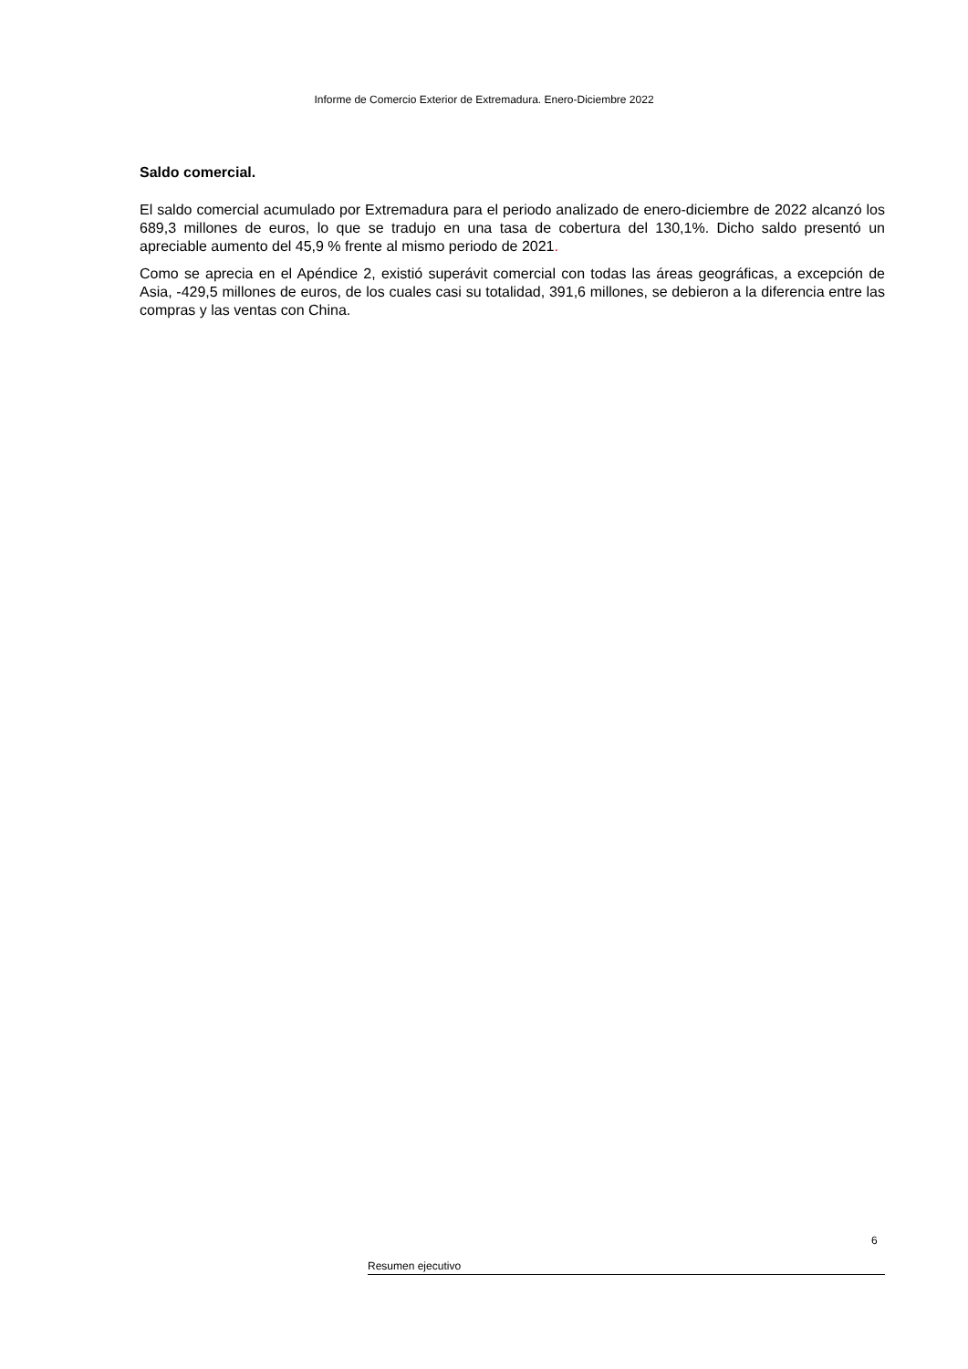Informe de Comercio Exterior de Extremadura. Enero-Diciembre 2022
Saldo comercial.
El saldo comercial acumulado por Extremadura para el periodo analizado de enero-diciembre de 2022 alcanzó los 689,3 millones de euros, lo que se tradujo en una tasa de cobertura del 130,1%. Dicho saldo presentó un apreciable aumento del 45,9 % frente al mismo periodo de 2021.
Como se aprecia en el Apéndice 2, existió superávit comercial con todas las áreas geográficas, a excepción de Asia, -429,5 millones de euros, de los cuales casi su totalidad, 391,6 millones, se debieron a la diferencia entre las compras y las ventas con China.
6
Resumen ejecutivo